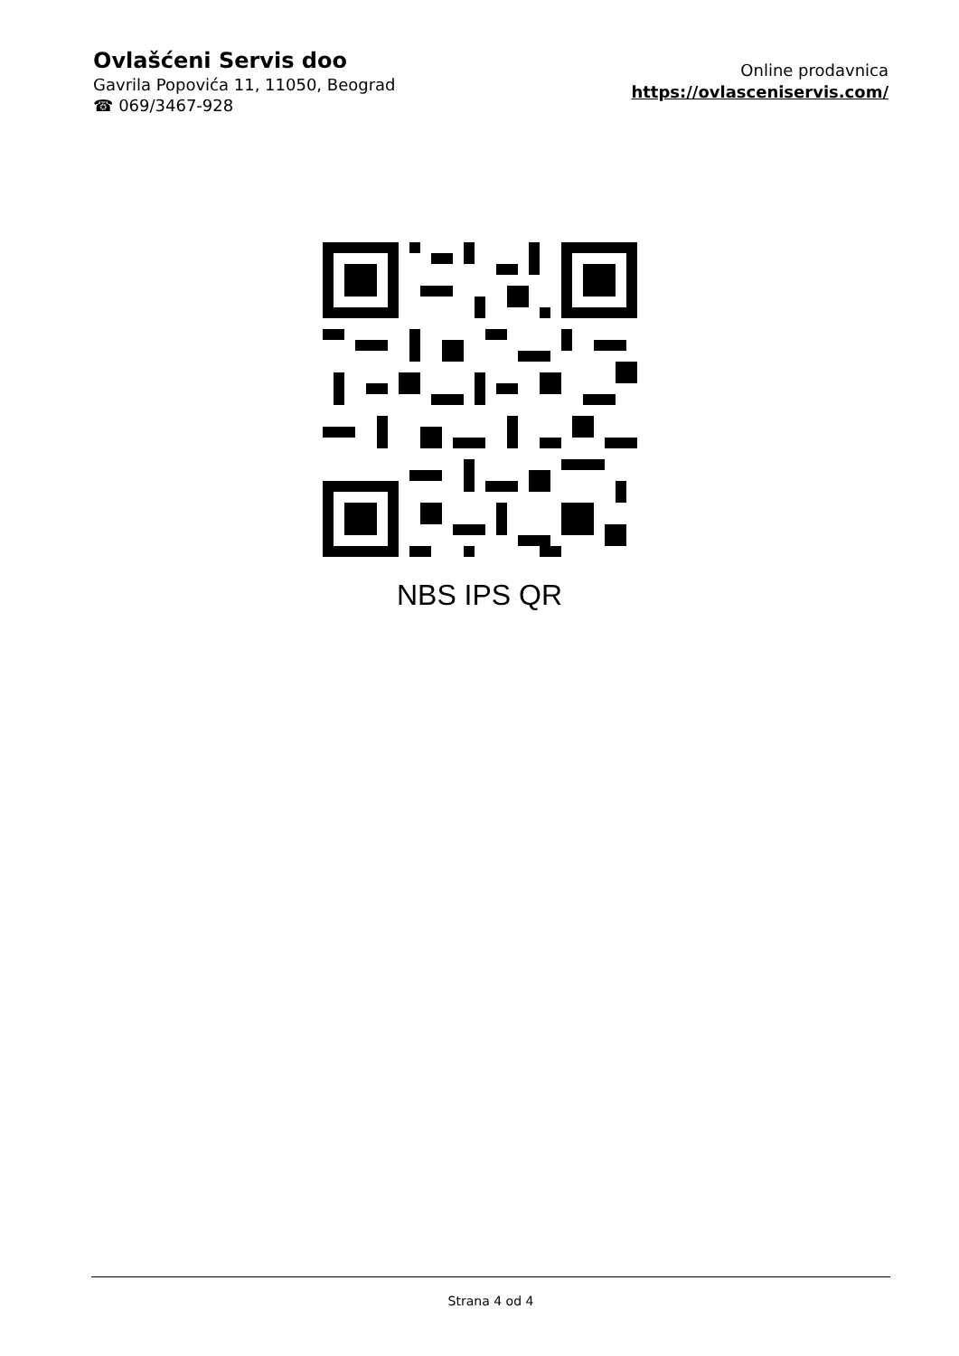Ovlašćeni Servis doo
Gavrila Popovića 11, 11050, Beograd
☎ 069/3467-928
Online prodavnica
https://ovlasceniservis.com/
NBS IPS QR
Strana 4 od 4